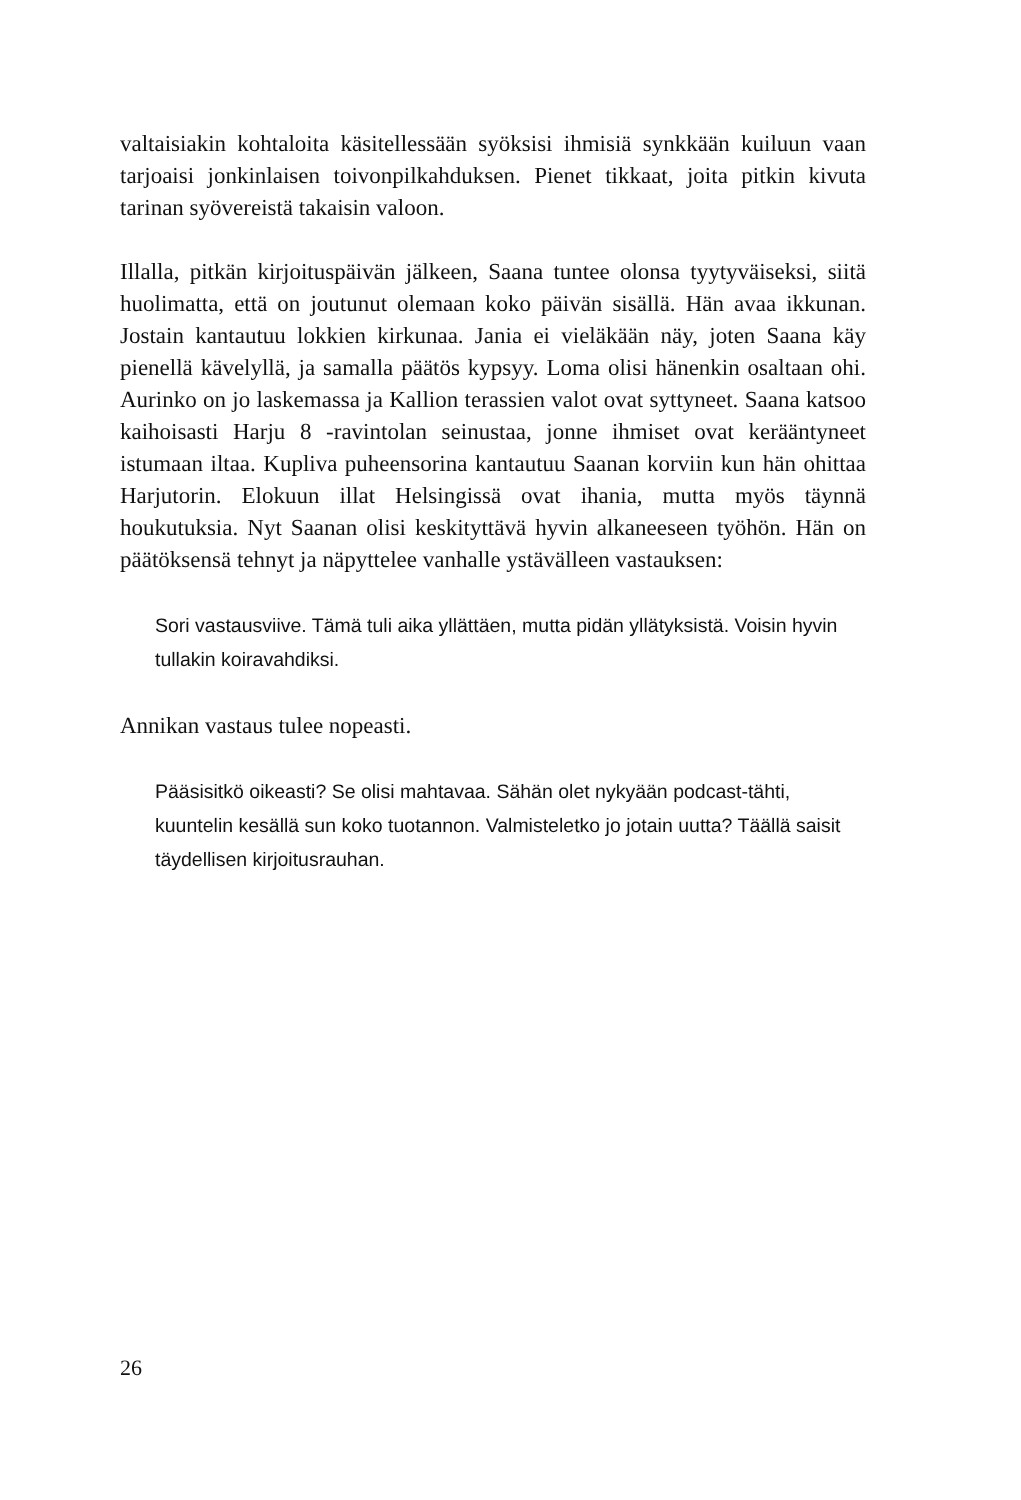valtaisiakin kohtaloita käsitellessään syöksisi ihmisiä synkkään kuiluun vaan tarjoaisi jonkinlaisen toivonpilkahduksen. Pienet tikkaat, joita pitkin kivuta tarinan syövereistä takaisin valoon.
Illalla, pitkän kirjoituspäivän jälkeen, Saana tuntee olonsa tyytyväiseksi, siitä huolimatta, että on joutunut olemaan koko päivän sisällä. Hän avaa ikkunan. Jostain kantautuu lokkien kirkunaa. Jania ei vieläkään näy, joten Saana käy pienellä kävelyllä, ja samalla päätös kypsyy. Loma olisi hänenkin osaltaan ohi. Aurinko on jo laskemassa ja Kallion terassien valot ovat syttyneet. Saana katsoo kaihoisasti Harju 8 -ravintolan seinustaa, jonne ihmiset ovat kerääntyneet istumaan iltaa. Kupliva puheensorina kantautuu Saanan korviin kun hän ohittaa Harjutorin. Elokuun illat Helsingissä ovat ihania, mutta myös täynnä houkutuksia. Nyt Saanan olisi keskityttävä hyvin alkaneeseen työhön. Hän on päätöksensä tehnyt ja näpyttelee vanhalle ystävälleen vastauksen:
Sori vastausviive. Tämä tuli aika yllättäen, mutta pidän yllätyksistä. Voisin hyvin tullakin koiravahdiksi.
Annikan vastaus tulee nopeasti.
Pääsisitkö oikeasti? Se olisi mahtavaa. Sähän olet nykyään podcast-tähti, kuuntelin kesällä sun koko tuotannon. Valmisteletko jo jotain uutta? Täällä saisit täydellisen kirjoitusrauhan.
26